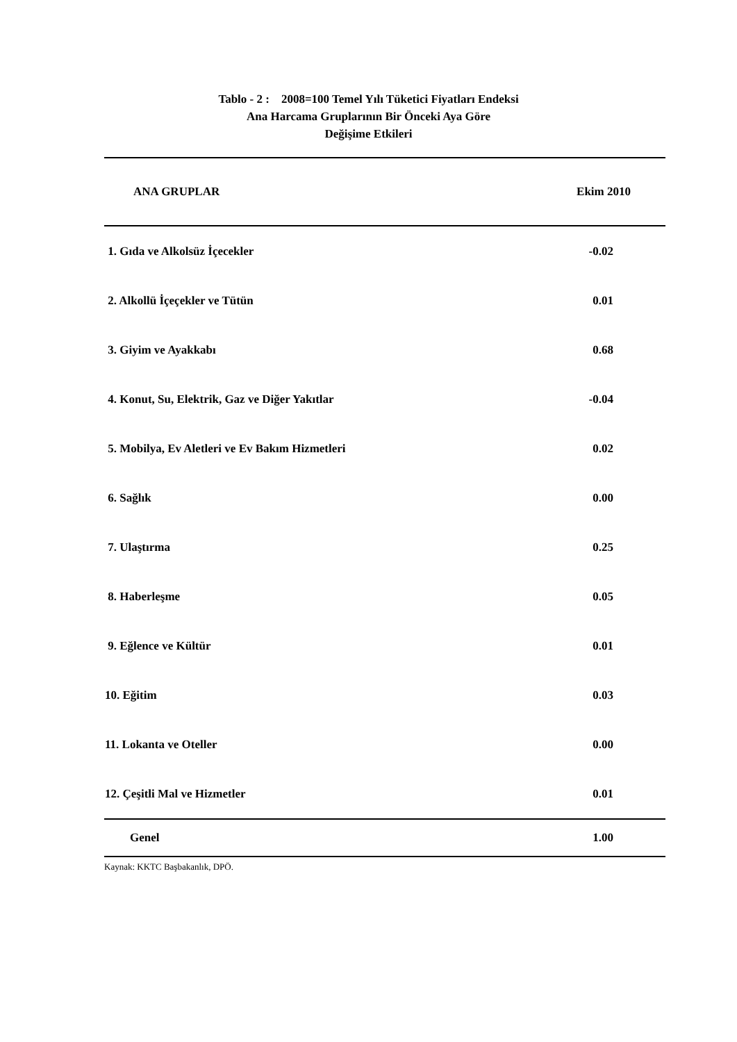Tablo - 2 : 2008=100 Temel Yılı Tüketici Fiyatları Endeksi
Ana Harcama Gruplarının Bir Önceki Aya Göre
Değişime Etkileri
| ANA GRUPLAR | Ekim 2010 |
| --- | --- |
| 1. Gıda ve Alkolsüz İçecekler | -0.02 |
| 2. Alkollü İçeçekler ve Tütün | 0.01 |
| 3. Giyim ve Ayakkabı | 0.68 |
| 4. Konut, Su, Elektrik, Gaz ve Diğer Yakıtlar | -0.04 |
| 5. Mobilya, Ev Aletleri ve Ev Bakım Hizmetleri | 0.02 |
| 6. Sağlık | 0.00 |
| 7. Ulaştırma | 0.25 |
| 8. Haberleşme | 0.05 |
| 9. Eğlence ve Kültür | 0.01 |
| 10. Eğitim | 0.03 |
| 11. Lokanta ve Oteller | 0.00 |
| 12. Çeşitli Mal ve Hizmetler | 0.01 |
| Genel | 1.00 |
Kaynak: KKTC Başbakanlık, DPÖ.